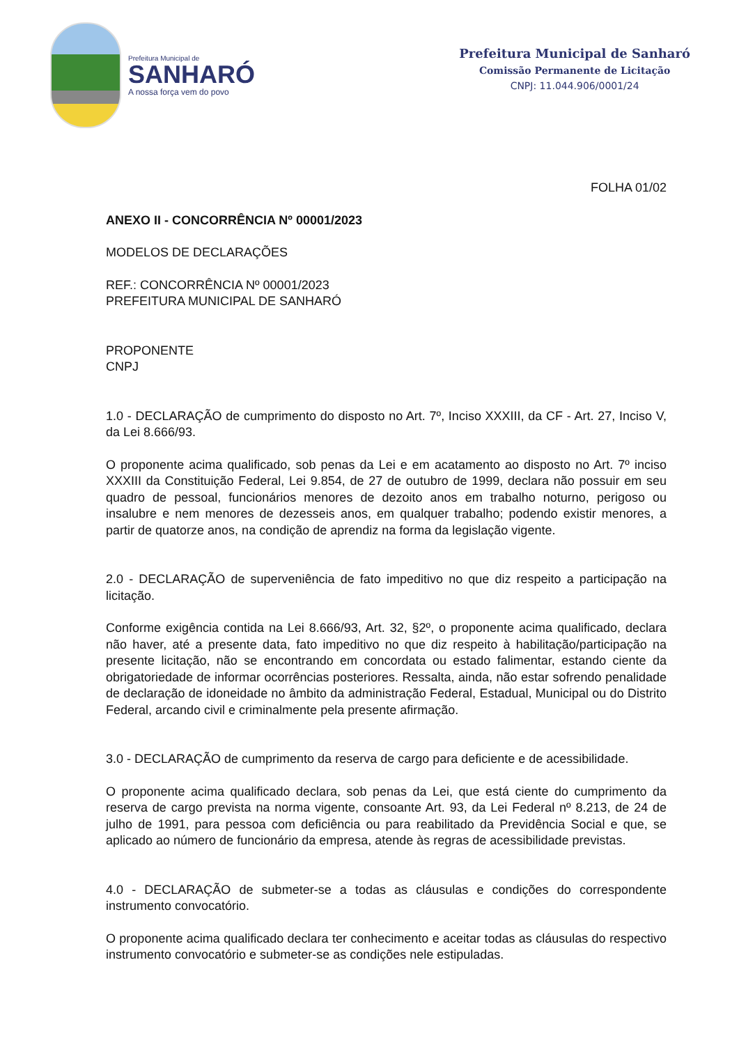Prefeitura Municipal de
SANHARÓ
A nossa força vem do povo
Prefeitura Municipal de Sanharó
Comissão Permanente de Licitação
CNPJ: 11.044.906/0001/24
FOLHA 01/02
ANEXO II - CONCORRÊNCIA Nº 00001/2023
MODELOS DE DECLARAÇÕES
REF.: CONCORRÊNCIA Nº 00001/2023
PREFEITURA MUNICIPAL DE SANHARÓ
PROPONENTE
CNPJ
1.0 - DECLARAÇÃO de cumprimento do disposto no Art. 7º, Inciso XXXIII, da CF - Art. 27, Inciso V, da Lei 8.666/93.
O proponente acima qualificado, sob penas da Lei e em acatamento ao disposto no Art. 7º inciso XXXIII da Constituição Federal, Lei 9.854, de 27 de outubro de 1999, declara não possuir em seu quadro de pessoal, funcionários menores de dezoito anos em trabalho noturno, perigoso ou insalubre e nem menores de dezesseis anos, em qualquer trabalho; podendo existir menores, a partir de quatorze anos, na condição de aprendiz na forma da legislação vigente.
2.0 - DECLARAÇÃO de superveniência de fato impeditivo no que diz respeito a participação na licitação.
Conforme exigência contida na Lei 8.666/93, Art. 32, §2º, o proponente acima qualificado, declara não haver, até a presente data, fato impeditivo no que diz respeito à habilitação/participação na presente licitação, não se encontrando em concordata ou estado falimentar, estando ciente da obrigatoriedade de informar ocorrências posteriores. Ressalta, ainda, não estar sofrendo penalidade de declaração de idoneidade no âmbito da administração Federal, Estadual, Municipal ou do Distrito Federal, arcando civil e criminalmente pela presente afirmação.
3.0 - DECLARAÇÃO de cumprimento da reserva de cargo para deficiente e de acessibilidade.
O proponente acima qualificado declara, sob penas da Lei, que está ciente do cumprimento da reserva de cargo prevista na norma vigente, consoante Art. 93, da Lei Federal nº 8.213, de 24 de julho de 1991, para pessoa com deficiência ou para reabilitado da Previdência Social e que, se aplicado ao número de funcionário da empresa, atende às regras de acessibilidade previstas.
4.0 - DECLARAÇÃO de submeter-se a todas as cláusulas e condições do correspondente instrumento convocatório.
O proponente acima qualificado declara ter conhecimento e aceitar todas as cláusulas do respectivo instrumento convocatório e submeter-se as condições nele estipuladas.